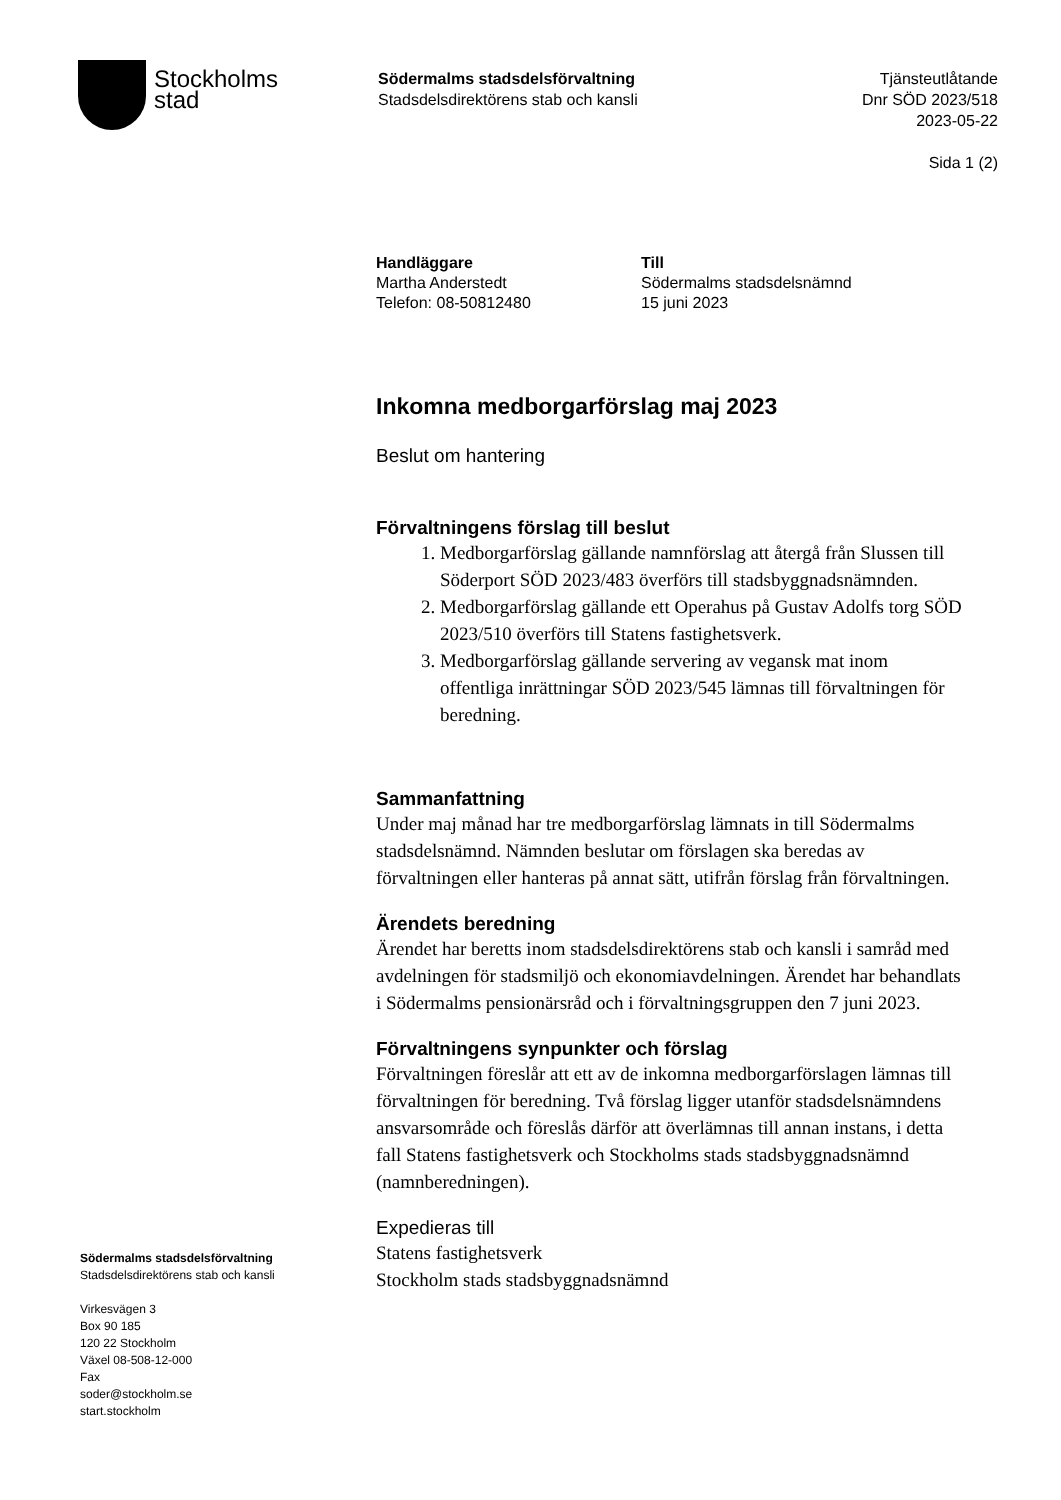Stockholms
stad
Södermalms stadsdelsförvaltning
Stadsdelsdirektörens stab och kansli
Tjänsteutlåtande
Dnr SÖD 2023/518
2023-05-22
Sida 1 (2)
Handläggare
Martha Anderstedt
Telefon: 08-50812480
Till
Södermalms stadsdelsnämnd
15 juni 2023
Inkomna medborgarförslag maj 2023
Beslut om hantering
Förvaltningens förslag till beslut
1. Medborgarförslag gällande namnförslag att återgå från Slussen till Söderport SÖD 2023/483 överförs till stadsbyggnadsnämnden.
2. Medborgarförslag gällande ett Operahus på Gustav Adolfs torg SÖD 2023/510 överförs till Statens fastighetsverk.
3. Medborgarförslag gällande servering av vegansk mat inom offentliga inrättningar SÖD 2023/545 lämnas till förvaltningen för beredning.
Sammanfattning
Under maj månad har tre medborgarförslag lämnats in till Södermalms stadsdelsnämnd. Nämnden beslutar om förslagen ska beredas av förvaltningen eller hanteras på annat sätt, utifrån förslag från förvaltningen.
Ärendets beredning
Ärendet har beretts inom stadsdelsdirektörens stab och kansli i samråd med avdelningen för stadsmiljö och ekonomiavdelningen. Ärendet har behandlats i Södermalms pensionärsråd och i förvaltningsgruppen den 7 juni 2023.
Förvaltningens synpunkter och förslag
Förvaltningen föreslår att ett av de inkomna medborgarförslagen lämnas till förvaltningen för beredning. Två förslag ligger utanför stadsdelsnämndens ansvarsområde och föreslås därför att överlämnas till annan instans, i detta fall Statens fastighetsverk och Stockholms stads stadsbyggnadsnämnd (namnberedningen).
Expedieras till
Statens fastighetsverk
Stockholm stads stadsbyggnadsnämnd
Södermalms stadsdelsförvaltning
Stadsdelsdirektörens stab och kansli
Virkesvägen 3
Box 90 185
120 22 Stockholm
Växel 08-508-12-000
Fax
soder@stockholm.se
start.stockholm